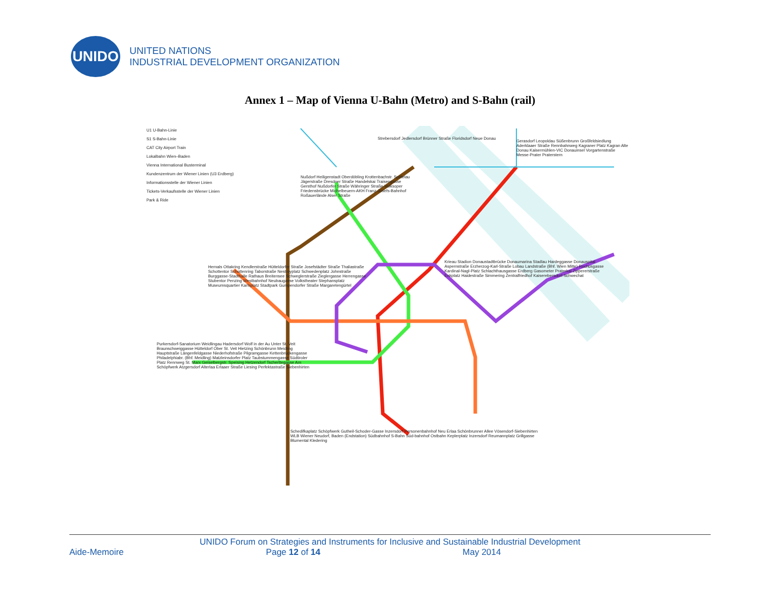UNIDO
UNITED NATIONS
INDUSTRIAL DEVELOPMENT ORGANIZATION
Annex 1 – Map of Vienna U-Bahn (Metro) and S-Bahn (rail)
U1 U-Bahn-Linie
S1 S-Bahn-Linie
CAT City Airport Train
Lokalbahn Wien–Baden
Vienna International Busterminal
Kundenzentrum der Wiener Linien (U3 Erdberg)
Informationsstelle der Wiener Linien
Tickets-Verkaufsstelle der Wiener Linien
Park & Ride
Strebersdorf Jedlersdorf Brünner Straße Floridsdorf Neue Donau
Gerasdorf Leopoldau Süßenbrunn Großfeldsiedlung Aderklaaer Straße Rennbahnweg Kagraner Platz Kagran Alte Donau Kaisermühlen-VIC Donauinsel Vorgartenstraße Messe-Prater Praterstern
Nußdorf Heiligenstadt Oberdöbling Krottenbachstr. Spittelau Jägerstraße Dresdner Straße Handelskai Traisengasse Gersthof Nußdorfer Straße Währinger Straße-Volksoper Friedensbrücke Michelbeuern-AKH Franz-Josefs-Bahnhof Roßauerlände Alser Straße
Hernals Ottakring Kendlerstraße Hütteldorfer Straße Josefstädter Straße Thaliastraße Schottentor Schottenring Taborstraße Nestroyplatz Schwedenplatz Johnstraße Burggasse-Stadthalle Rathaus Breitensee Schweglerstraße Zieglergasse Herrengasse Stubentor Penzing Westbahnhof Neubaugasse Volkstheater Stephansplatz Museumsquartier Karlsplatz Stadtpark Gumpendorfer Straße Margaretengürtel
Krieau Stadion Donaustadtbrücke Donaumarina Stadlau Hardeggasse Donauspital Aspernstraße Erzherzog-Karl-Straße Lobau Landstraße (Bhf. Wien Mitte) Rochusgasse Kardinal-Nagl-Platz Schlachthausgasse Erdberg Gasometer Praterkai Zippererstraße Enkplatz Haidestraße Simmering Zentralfriedhof Kaiserebersdorf Schwechat
Purkersdorf-Sanatorium Weidlingau Hadersdorf Wolf in der Au Unter St. Veit Braunschweiggasse Hütteldorf Ober St. Veit Hietzing Schönbrunn Meidling Hauptstraße Längenfeldgasse Niederhofstraße Pilgramgasse Kettenbrückengasse Philadelphiabr. (Bhf. Meidling) Matzleinsdorfer Platz Taubstummengasse Südtiroler Platz Rennweg St. Marx Geiselbergstr. Speising Hetzendorf Tscherttegasse Am Schöpfwerk Atzgersdorf Alterlaa Erlaaer Straße Liesing Perfektastraße Siebenhirten
Schedifkaplatz Schöpfwerk Gutheil-Schoder-Gasse Inzersdorf Personenbahnhof Neu Erlaa Schönbrunner Allee Vösendorf-Siebenhirten WLB Wiener Neudorf, Baden (Endstation) Südbahnhof S-Bahn Süd-bahnhof Ostbahn Keplerplatz Inzersdorf Reumannplatz Grillgasse Blumental Kledering
UNIDO Forum on Strategies and Instruments for Inclusive and Sustainable Industrial Development
Aide-Memoire Page 12 of 14 May 2014